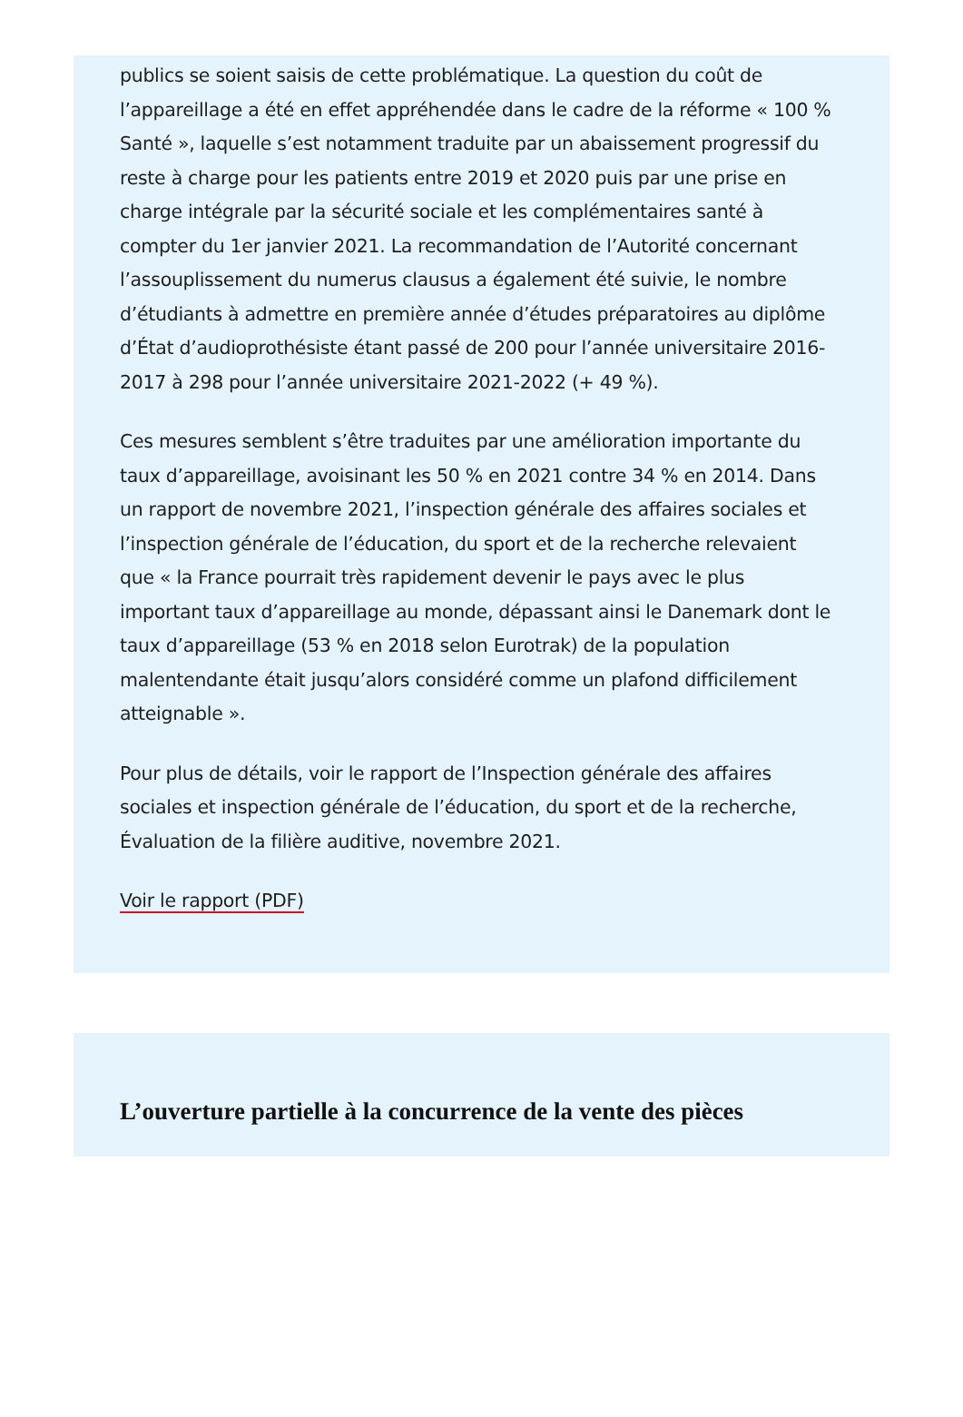publics se soient saisis de cette problématique. La question du coût de l’appareillage a été en effet appréhendée dans le cadre de la réforme « 100 % Santé », laquelle s’est notamment traduite par un abaissement progressif du reste à charge pour les patients entre 2019 et 2020 puis par une prise en charge intégrale par la sécurité sociale et les complémentaires santé à compter du 1er janvier 2021. La recommandation de l’Autorité concernant l’assouplissement du numerus clausus a également été suivie, le nombre d’étudiants à admettre en première année d’études préparatoires au diplôme d’État d’audioprothésiste étant passé de 200 pour l’année universitaire 2016-2017 à 298 pour l’année universitaire 2021-2022 (+ 49 %).
Ces mesures semblent s’être traduites par une amélioration importante du taux d’appareillage, avoisinant les 50 % en 2021 contre 34 % en 2014. Dans un rapport de novembre 2021, l’inspection générale des affaires sociales et l’inspection générale de l’éducation, du sport et de la recherche relevaient que « la France pourrait très rapidement devenir le pays avec le plus important taux d’appareillage au monde, dépassant ainsi le Danemark dont le taux d’appareillage (53 % en 2018 selon Eurotrak) de la population malentendante était jusqu’alors considéré comme un plafond difficilement atteignable ».
Pour plus de détails, voir le rapport de l’Inspection générale des affaires sociales et inspection générale de l’éducation, du sport et de la recherche, Évaluation de la filière auditive, novembre 2021.
Voir le rapport (PDF)
L’ouverture partielle à la concurrence de la vente des pièces